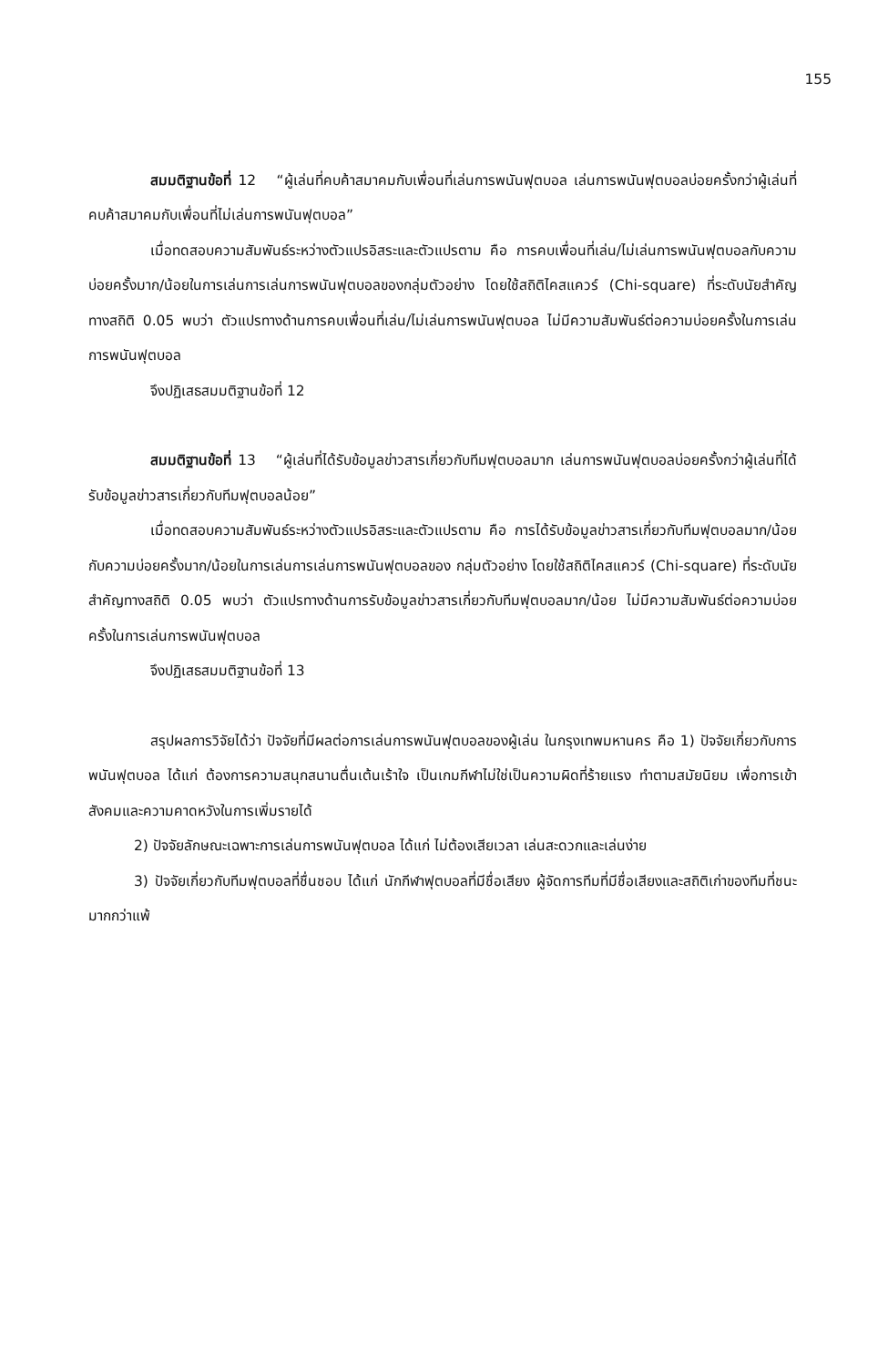155
สมมติฐานข้อที่ 12 “ผู้เล่นที่คบค้าสมาคมกับเพื่อนที่เล่นการพนันฟุตบอล เล่นการพนันฟุตบอลบ่อยครั้งกว่าผู้เล่นที่คบค้าสมาคมกับเพื่อนที่ไม่เล่นการพนันฟุตบอล”
เมื่อทดสอบความสัมพันธ์ระหว่างตัวแปรอิสระและตัวแปรตาม คือ การคบเพื่อนที่เล่น/ไม่เล่นการพนันฟุตบอลกับความบ่อยครั้งมาก/น้อยในการเล่นการเล่นการพนันฟุตบอลของกลุ่มตัวอย่าง โดยใช้สถิติไคสแควร์ (Chi-square) ที่ระดับนัยสำคัญทางสถิติ 0.05 พบว่า ตัวแปรทางด้านการคบเพื่อนที่เล่น/ไม่เล่นการพนันฟุตบอล ไม่มีความสัมพันธ์ต่อความบ่อยครั้งในการเล่นการพนันฟุตบอล
จึงปฏิเสธสมมติฐานข้อที่ 12
สมมติฐานข้อที่ 13 “ผู้เล่นที่ได้รับข้อมูลข่าวสารเกี่ยวกับทีมฟุตบอลมาก เล่นการพนันฟุตบอลบ่อยครั้งกว่าผู้เล่นที่ได้รับข้อมูลข่าวสารเกี่ยวกับทีมฟุตบอลน้อย”
เมื่อทดสอบความสัมพันธ์ระหว่างตัวแปรอิสระและตัวแปรตาม คือ การได้รับข้อมูลข่าวสารเกี่ยวกับทีมฟุตบอลมาก/น้อยกับความบ่อยครั้งมาก/น้อยในการเล่นการเล่นการพนันฟุตบอลของ กลุ่มตัวอย่าง โดยใช้สถิติไคสแควร์ (Chi-square) ที่ระดับนัยสำคัญทางสถิติ 0.05 พบว่า ตัวแปรทางด้านการรับข้อมูลข่าวสารเกี่ยวกับทีมฟุตบอลมาก/น้อย ไม่มีความสัมพันธ์ต่อความบ่อยครั้งในการเล่นการพนันฟุตบอล
จึงปฏิเสธสมมติฐานข้อที่ 13
สรุปผลการวิจัยได้ว่า ปัจจัยที่มีผลต่อการเล่นการพนันฟุตบอลของผู้เล่น ในกรุงเทพมหานคร คือ 1) ปัจจัยเกี่ยวกับการพนันฟุตบอล ได้แก่ ต้องการความสนุกสนานตื่นเต้นเร้าใจ เป็นเกมกีฬาไม่ใช่เป็นความผิดที่ร้ายแรง ทำตามสมัยนิยม เพื่อการเข้าสังคมและความคาดหวังในการเพิ่มรายได้
2) ปัจจัยลักษณะเฉพาะการเล่นการพนันฟุตบอล ได้แก่ ไม่ต้องเสียเวลา เล่นสะดวกและเล่นง่าย
3) ปัจจัยเกี่ยวกับทีมฟุตบอลที่ชื่นชอบ ได้แก่ นักกีฬาฟุตบอลที่มีชื่อเสียง ผู้จัดการทีมที่มีชื่อเสียงและสถิติเก่าของทีมที่ชนะมากกว่าแพ้